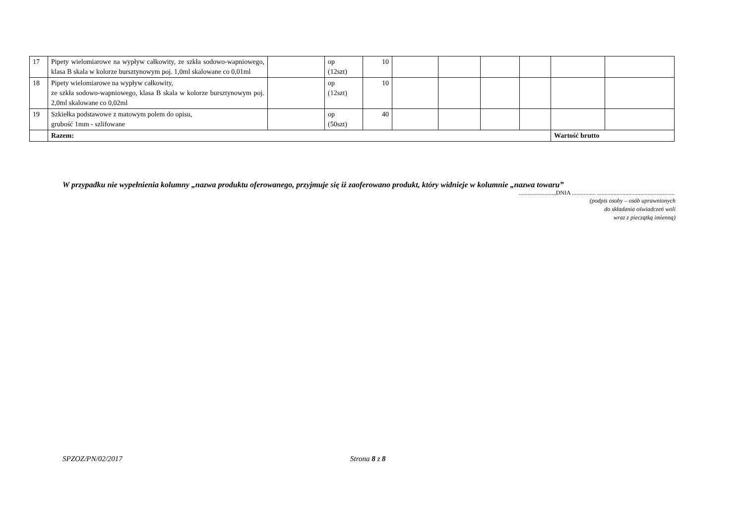| 17 | Pipety wielomiarowe na wypływ całkowity, ze szkła sodowo-wapniowego, klasa B skala w kolorze bursztynowym poj. 1,0ml skalowane co 0,01ml | | op (12szt) | 10 | | | | | | |
| 18 | Pipety wielomiarowe na wypływ całkowity, ze szkła sodowo-wapniowego, klasa B skala w kolorze bursztynowym poj. 2,0ml skalowane co 0,02ml | | op (12szt) | 10 | | | | | | |
| 19 | Szkiełka podstawowe z matowym polem do opisu, grubość 1mm - szlifowane | | op (50szt) | 40 | | | | | | |
| | Razem: | | | | | | | | Wartość brutto | |
W przypadku nie wypełnienia kolumny „nazwa produktu oferowanego, przyjmuje się iż zaoferowano produkt, który widnieje w kolumnie „nazwa towaru”
........................,DNIA ................ ....................................................
(podpis osoby – osób uprawnionych
do składania oświadczeń woli
wraz z pieczątką imienną)
SPZOZ/PN/02/2017 Strona 8 z 8